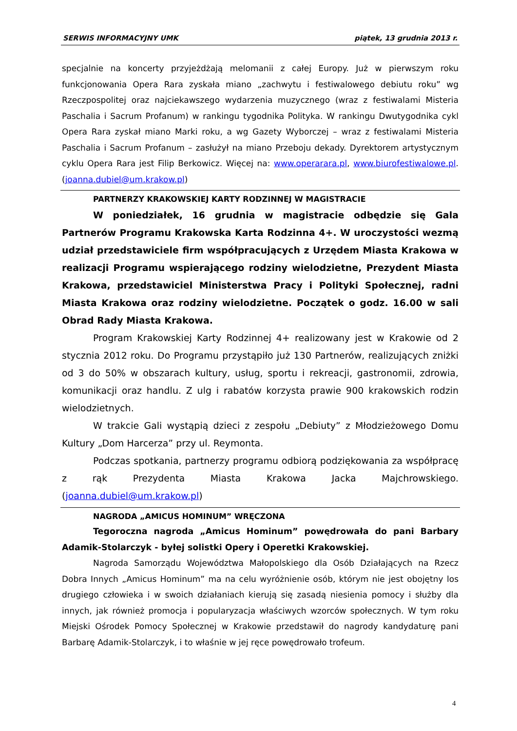SERWIS INFORMACYJNY UMK piątek, 13 grudnia 2013 r.
specjalnie na koncerty przyjeżdżają melomanii z całej Europy. Już w pierwszym roku funkcjonowania Opera Rara zyskała miano „zachwytu i festiwalowego debiutu roku” wg Rzeczpospolitej oraz najciekawszego wydarzenia muzycznego (wraz z festiwalami Misteria Paschalia i Sacrum Profanum) w rankingu tygodnika Polityka. W rankingu Dwutygodnika cykl Opera Rara zyskał miano Marki roku, a wg Gazety Wyborczej – wraz z festiwalami Misteria Paschalia i Sacrum Profanum – zasłużył na miano Przeboju dekady. Dyrektorem artystycznym cyklu Opera Rara jest Filip Berkowicz. Więcej na: www.operarara.pl, www.biurofestiwalowe.pl. (joanna.dubiel@um.krakow.pl)
PARTNERZY KRAKOWSKIEJ KARTY RODZINNEJ W MAGISTRACIE
W poniedziałek, 16 grudnia w magistracie odbędzie się Gala Partnerów Programu Krakowska Karta Rodzinna 4+. W uroczystości wezmą udział przedstawiciele firm współpracujących z Urzędem Miasta Krakowa w realizacji Programu wspierającego rodziny wielodzietne, Prezydent Miasta Krakowa, przedstawiciel Ministerstwa Pracy i Polityki Społecznej, radni Miasta Krakowa oraz rodziny wielodzietne. Początek o godz. 16.00 w sali Obrad Rady Miasta Krakowa.
Program Krakowskiej Karty Rodzinnej 4+ realizowany jest w Krakowie od 2 stycznia 2012 roku. Do Programu przystąpiło już 130 Partnerów, realizujących zniżki od 3 do 50% w obszarach kultury, usług, sportu i rekreacji, gastronomii, zdrowia, komunikacji oraz handlu. Z ulg i rabatów korzysta prawie 900 krakowskich rodzin wielodzietnych.
W trakcie Gali wystąpią dzieci z zespołu „Debiuty” z Młodzieżowego Domu Kultury „Dom Harcerza” przy ul. Reymonta.
Podczas spotkania, partnerzy programu odbiorą podziękowania za współpracę z rąk Prezydenta Miasta Krakowa Jacka Majchrowskiego. (joanna.dubiel@um.krakow.pl)
NAGRODA „AMICUS HOMINUM” WRĘCZONA
Tegoroczna nagroda „Amicus Hominum” powędrowała do pani Barbary Adamik-Stolarczyk - byłej solistki Opery i Operetki Krakowskiej.
Nagroda Samorządu Województwa Małopolskiego dla Osób Działających na Rzecz Dobra Innych „Amicus Hominum” ma na celu wyróżnienie osób, którym nie jest obojętny los drugiego człowieka i w swoich działaniach kierują się zasadą niesienia pomocy i służby dla innych, jak również promocja i popularyzacja właściwych wzorców społecznych. W tym roku Miejski Ośrodek Pomocy Społecznej w Krakowie przedstawił do nagrody kandydaturę pani Barbarę Adamik-Stolarczyk, i to właśnie w jej ręce powędrowało trofeum.
4